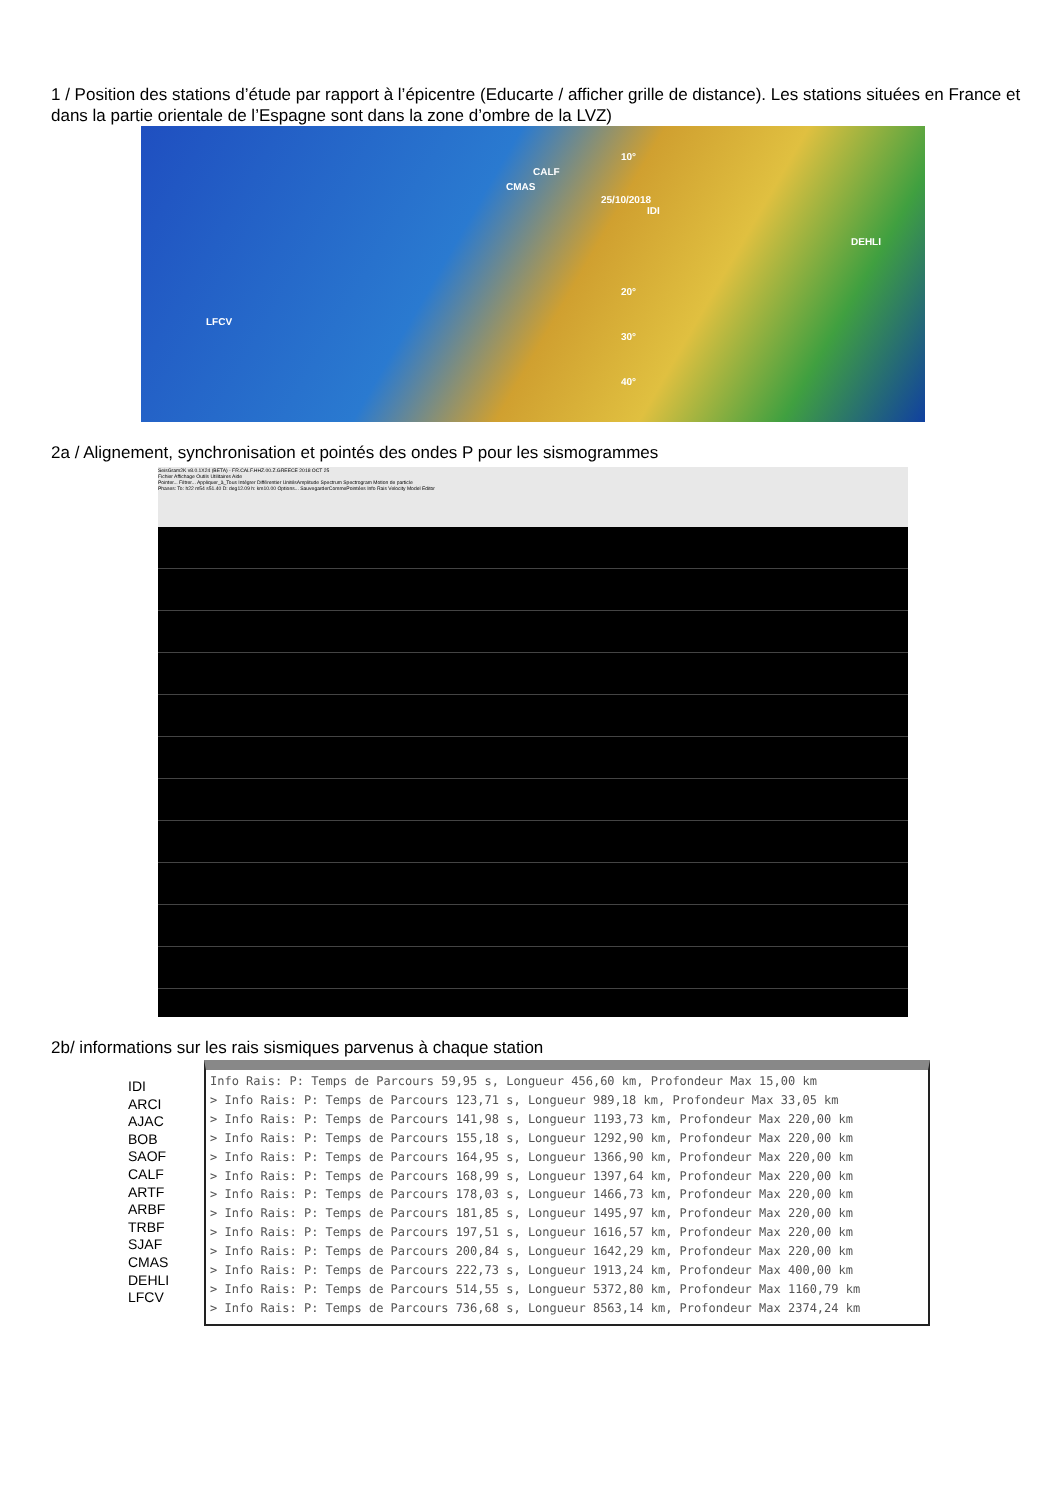1 / Position des stations d’étude par rapport à l’épicentre (Educarte / afficher grille de distance). Les stations situées en France et dans la partie orientale de l’Espagne sont dans la zone d’ombre de la LVZ)
CALF
CMAS
25/10/2018
IDI
DEHLI
LFCV
10°
20°
30°
40°
2a / Alignement, synchronisation et pointés des ondes P pour les sismogrammes
SeisGram2K v8.0.1X24 (BETA) - FR.CALF.HHZ.00.Z.GREECE 2018 OCT 25
Fichier Affichage Outils Utilitaires Aide
Pointer... Filtrer... Appliquer_à_Tous Intégrer Différentier UnitésAmplitude Spectrum Spectrogram Motion de particle
Phases: To: h22 m54 s51.40 D: deg12.09 h: km10.00 Options... SauvegarderCommePointées Info Rais Velocity Model Editor
2b/ informations sur les rais sismiques parvenus à chaque station
IDI
ARCI
AJAC
BOB
SAOF
CALF
ARTF
ARBF
TRBF
SJAF
CMAS
DEHLI
LFCV
Info Rais: P: Temps de Parcours 59,95 s, Longueur 456,60 km, Profondeur Max 15,00 km
> Info Rais: P: Temps de Parcours 123,71 s, Longueur 989,18 km, Profondeur Max 33,05 km
> Info Rais: P: Temps de Parcours 141,98 s, Longueur 1193,73 km, Profondeur Max 220,00 km
> Info Rais: P: Temps de Parcours 155,18 s, Longueur 1292,90 km, Profondeur Max 220,00 km
> Info Rais: P: Temps de Parcours 164,95 s, Longueur 1366,90 km, Profondeur Max 220,00 km
> Info Rais: P: Temps de Parcours 168,99 s, Longueur 1397,64 km, Profondeur Max 220,00 km
> Info Rais: P: Temps de Parcours 178,03 s, Longueur 1466,73 km, Profondeur Max 220,00 km
> Info Rais: P: Temps de Parcours 181,85 s, Longueur 1495,97 km, Profondeur Max 220,00 km
> Info Rais: P: Temps de Parcours 197,51 s, Longueur 1616,57 km, Profondeur Max 220,00 km
> Info Rais: P: Temps de Parcours 200,84 s, Longueur 1642,29 km, Profondeur Max 220,00 km
> Info Rais: P: Temps de Parcours 222,73 s, Longueur 1913,24 km, Profondeur Max 400,00 km
> Info Rais: P: Temps de Parcours 514,55 s, Longueur 5372,80 km, Profondeur Max 1160,79 km
> Info Rais: P: Temps de Parcours 736,68 s, Longueur 8563,14 km, Profondeur Max 2374,24 km